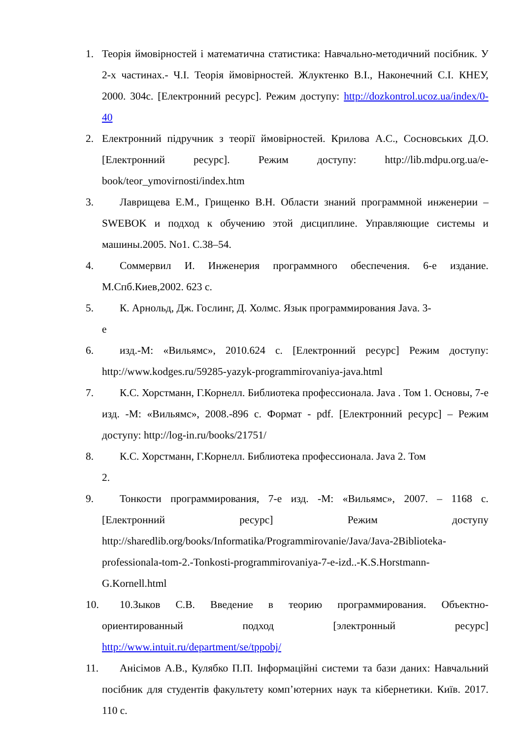1. Теорія ймовірностей і математична статистика: Навчально-методичний посібник. У 2-х частинах.- Ч.І. Теорія ймовірностей. Жлуктенко В.І., Наконечний С.І. КНЕУ, 2000. 304с. [Електронний ресурс]. Режим доступу: http://dozkontrol.ucoz.ua/index/0-40
2. Електронний підручник з теорії ймовірностей. Крилова А.С., Сосновських Д.О. [Електронний ресурс]. Режим доступу: http://lib.mdpu.org.ua/e-book/teor_ymovirnosti/index.htm
3. Лаврищева Е.М., Грищенко В.Н. Области знаний программной инженерии – SWEBOK и подход к обучению этой дисциплине. Управляющие системы и машины.2005. No1. С.38–54.
4. Соммервил И. Инженерия программного обеспечения. 6-е издание. М.Спб.Киев,2002. 623 с.
5. К. Арнольд, Дж. Гослинг, Д. Холмс. Язык программирования Java. 3-
е
6. изд.-М: «Вильямс», 2010.624 с. [Електронний ресурс] Режим доступу: http://www.kodges.ru/59285-yazyk-programmirovaniya-java.html
7. К.С. Хорстманн, Г.Корнелл. Библиотека профессионала. Java . Том 1. Основы, 7-е изд. -М: «Вильямс», 2008.-896 с. Формат - pdf. [Електронний ресурс] – Режим доступу: http://log-in.ru/books/21751/
8. К.С. Хорстманн, Г.Корнелл. Библиотека профессионала. Java 2. Том
2.
9. Тонкости программирования, 7-е изд. -М: «Вильямс», 2007. – 1168 с. [Електронний ресурс] Режим доступу http://sharedlib.org/books/Informatika/Programmirovanie/Java/Java-2Biblioteka-professionala-tom-2.-Tonkosti-programmirovaniya-7-e-izd..-K.S.Horstmann-G.Kornell.html
10.
10.Зыков С.В. Введение в теорию программирования. Объектно-ориентированный подход [электронный ресурс] http://www.intuit.ru/department/se/tppobj/
11.
Анісімов А.В., Кулябко П.П. Інформаційні системи та бази даних: Навчальний посібник для студентів факультету комп’ютерних наук та кібернетики. Київ. 2017. 110 с.